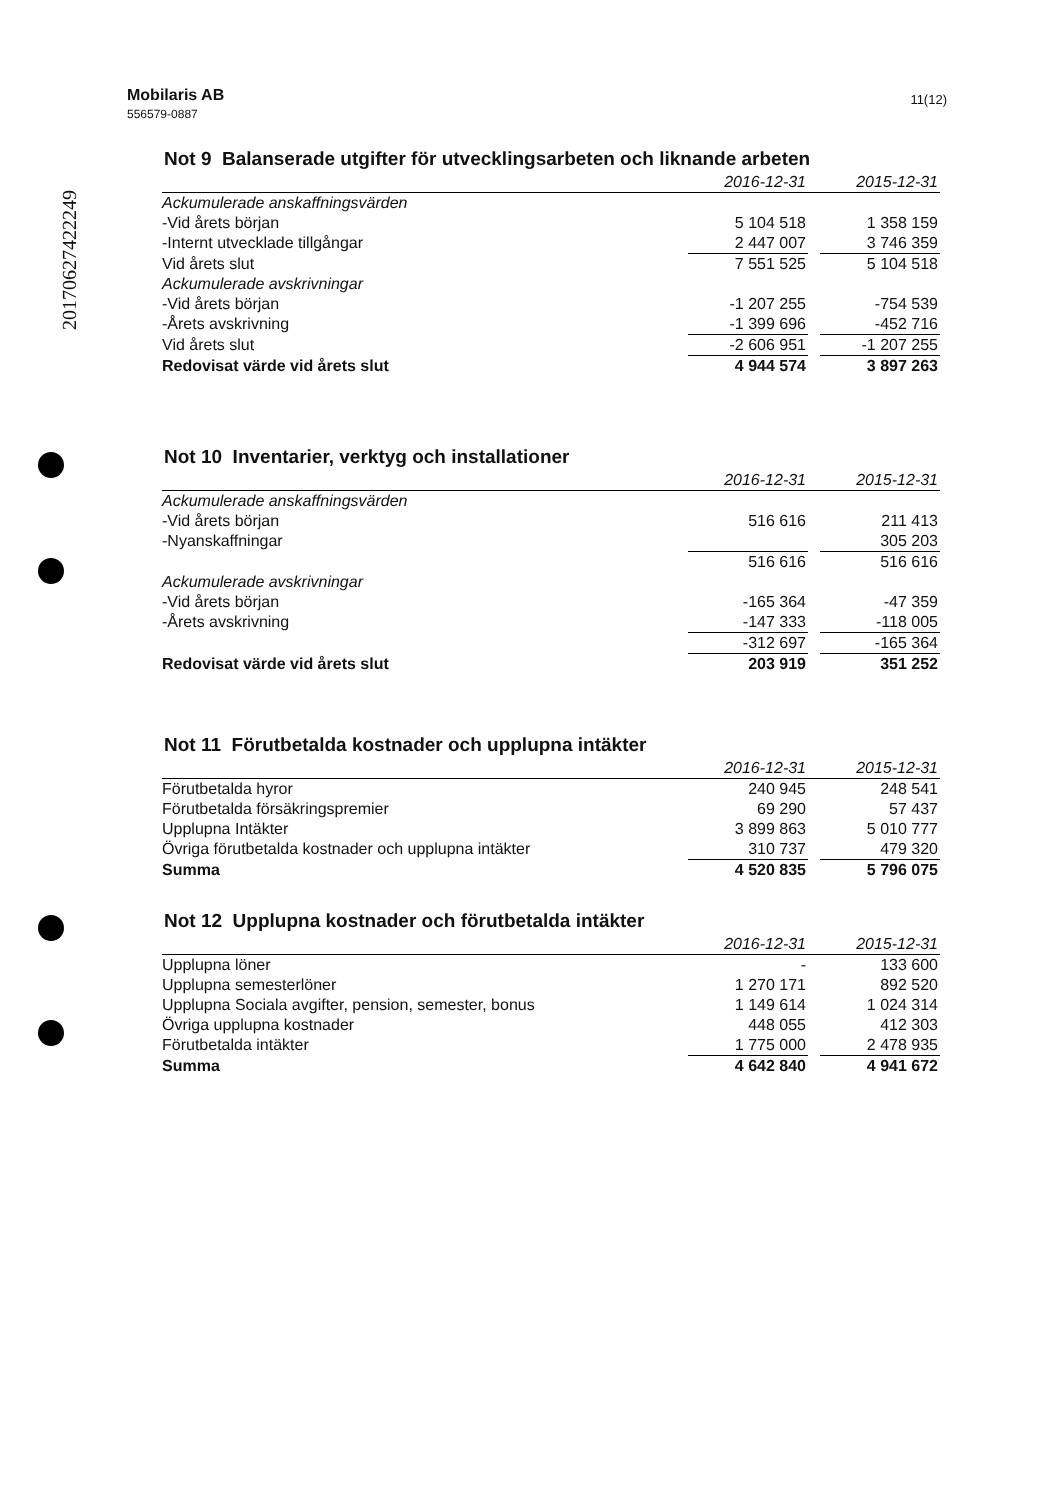Mobilaris AB
556579-0887 11(12)
20170627422249
Not 9 Balanserade utgifter för utvecklingsarbeten och liknande arbeten
| | 2016-12-31 | | 2015-12-31 |
| --- | --- | --- | --- |
| Ackumulerade anskaffningsvärden | | | |
| -Vid årets början | 5 104 518 | | 1 358 159 |
| -Internt utvecklade tillgångar | 2 447 007 | | 3 746 359 |
| Vid årets slut | 7 551 525 | | 5 104 518 |
| Ackumulerade avskrivningar | | | |
| -Vid årets början | -1 207 255 | | -754 539 |
| -Årets avskrivning | -1 399 696 | | -452 716 |
| Vid årets slut | -2 606 951 | | -1 207 255 |
| Redovisat värde vid årets slut | 4 944 574 | | 3 897 263 |
Not 10 Inventarier, verktyg och installationer
| | 2016-12-31 | | 2015-12-31 |
| --- | --- | --- | --- |
| Ackumulerade anskaffningsvärden | | | |
| -Vid årets början | 516 616 | | 211 413 |
| -Nyanskaffningar | | | 305 203 |
| | 516 616 | | 516 616 |
| Ackumulerade avskrivningar | | | |
| -Vid årets början | -165 364 | | -47 359 |
| -Årets avskrivning | -147 333 | | -118 005 |
| | -312 697 | | -165 364 |
| Redovisat värde vid årets slut | 203 919 | | 351 252 |
Not 11 Förutbetalda kostnader och upplupna intäkter
| | 2016-12-31 | | 2015-12-31 |
| --- | --- | --- | --- |
| Förutbetalda hyror | 240 945 | | 248 541 |
| Förutbetalda försäkringspremier | 69 290 | | 57 437 |
| Upplupna Intäkter | 3 899 863 | | 5 010 777 |
| Övriga förutbetalda kostnader och upplupna intäkter | 310 737 | | 479 320 |
| Summa | 4 520 835 | | 5 796 075 |
Not 12 Upplupna kostnader och förutbetalda intäkter
| | 2016-12-31 | | 2015-12-31 |
| --- | --- | --- | --- |
| Upplupna löner | - | | 133 600 |
| Upplupna semesterlöner | 1 270 171 | | 892 520 |
| Upplupna Sociala avgifter, pension, semester, bonus | 1 149 614 | | 1 024 314 |
| Övriga upplupna kostnader | 448 055 | | 412 303 |
| Förutbetalda intäkter | 1 775 000 | | 2 478 935 |
| Summa | 4 642 840 | | 4 941 672 |